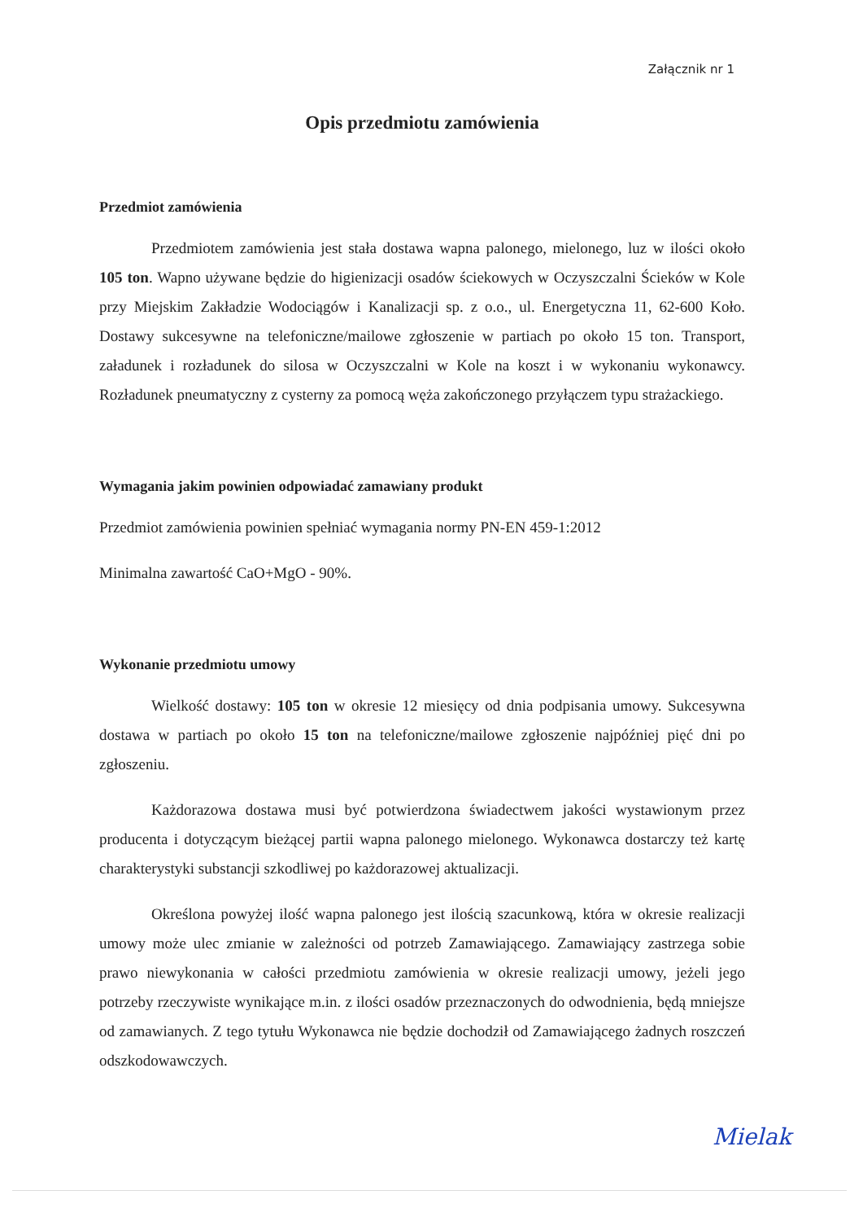Załącznik nr 1
Opis przedmiotu zamówienia
Przedmiot zamówienia
Przedmiotem zamówienia jest stała dostawa wapna palonego, mielonego, luz w ilości około 105 ton. Wapno używane będzie do higienizacji osadów ściekowych w Oczyszczalni Ścieków w Kole przy Miejskim Zakładzie Wodociągów i Kanalizacji sp. z o.o., ul. Energetyczna 11, 62-600 Koło. Dostawy sukcesywne na telefoniczne/mailowe zgłoszenie w partiach po około 15 ton. Transport, załadunek i rozładunek do silosa w Oczyszczalni w Kole na koszt i w wykonaniu wykonawcy. Rozładunek pneumatyczny z cysterny za pomocą węża zakończonego przyłączem typu strażackiego.
Wymagania jakim powinien odpowiadać zamawiany produkt
Przedmiot zamówienia powinien spełniać wymagania normy PN-EN 459-1:2012
Minimalna zawartość CaO+MgO - 90%.
Wykonanie przedmiotu umowy
Wielkość dostawy: 105 ton w okresie 12 miesięcy od dnia podpisania umowy. Sukcesywna dostawa w partiach po około 15 ton na telefoniczne/mailowe zgłoszenie najpóźniej pięć dni po zgłoszeniu.
Każdorazowa dostawa musi być potwierdzona świadectwem jakości wystawionym przez producenta i dotyczącym bieżącej partii wapna palonego mielonego. Wykonawca dostarczy też kartę charakterystyki substancji szkodliwej po każdorazowej aktualizacji.
Określona powyżej ilość wapna palonego jest ilością szacunkową, która w okresie realizacji umowy może ulec zmianie w zależności od potrzeb Zamawiającego. Zamawiający zastrzega sobie prawo niewykonania w całości przedmiotu zamówienia w okresie realizacji umowy, jeżeli jego potrzeby rzeczywiste wynikające m.in. z ilości osadów przeznaczonych do odwodnienia, będą mniejsze od zamawianych. Z tego tytułu Wykonawca nie będzie dochodził od Zamawiającego żadnych roszczeń odszkodowawczych.
Mielak